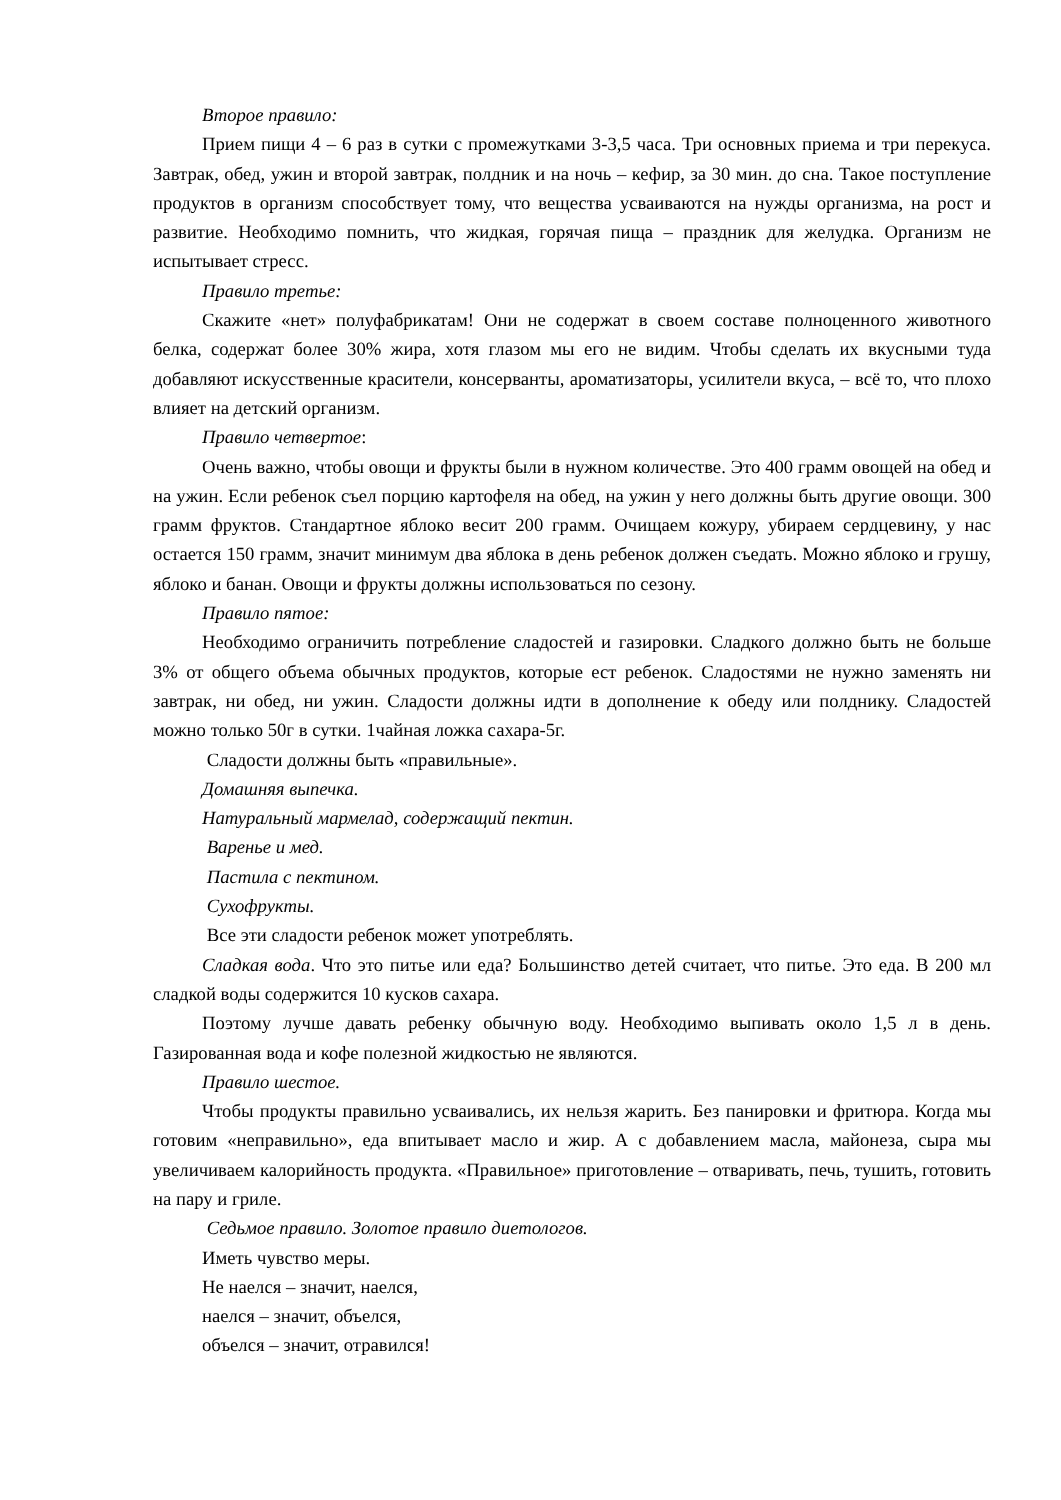Второе правило:
Прием пищи 4 – 6 раз в сутки с промежутками 3-3,5 часа. Три основных приема и три перекуса. Завтрак, обед, ужин и второй завтрак, полдник и на ночь – кефир, за 30 мин. до сна. Такое поступление продуктов в организм способствует тому, что вещества усваиваются на нужды организма, на рост и развитие. Необходимо помнить, что жидкая, горячая пища – праздник для желудка. Организм не испытывает стресс.
Правило третье:
Скажите «нет» полуфабрикатам! Они не содержат в своем составе полноценного животного белка, содержат более 30% жира, хотя глазом мы его не видим. Чтобы сделать их вкусными туда добавляют искусственные красители, консерванты, ароматизаторы, усилители вкуса, – всё то, что плохо влияет на детский организм.
Правило четвертое:
Очень важно, чтобы овощи и фрукты были в нужном количестве. Это 400 грамм овощей на обед и на ужин. Если ребенок съел порцию картофеля на обед, на ужин у него должны быть другие овощи. 300 грамм фруктов. Стандартное яблоко весит 200 грамм. Очищаем кожуру, убираем сердцевину, у нас остается 150 грамм, значит минимум два яблока в день ребенок должен съедать. Можно яблоко и грушу, яблоко и банан. Овощи и фрукты должны использоваться по сезону.
Правило пятое:
Необходимо ограничить потребление сладостей и газировки. Сладкого должно быть не больше 3% от общего объема обычных продуктов, которые ест ребенок. Сладостями не нужно заменять ни завтрак, ни обед, ни ужин. Сладости должны идти в дополнение к обеду или полднику. Сладостей можно только 50г в сутки. 1чайная ложка сахара-5г.
Сладости должны быть «правильные».
Домашняя выпечка.
Натуральный мармелад, содержащий пектин.
Варенье и мед.
Пастила с пектином.
Сухофрукты.
Все эти сладости ребенок может употреблять.
Сладкая вода. Что это питье или еда? Большинство детей считает, что питье. Это еда. В 200 мл сладкой воды содержится 10 кусков сахара.
Поэтому лучше давать ребенку обычную воду. Необходимо выпивать около 1,5 л в день. Газированная вода и кофе полезной жидкостью не являются.
Правило шестое.
Чтобы продукты правильно усваивались, их нельзя жарить. Без панировки и фритюра. Когда мы готовим «неправильно», еда впитывает масло и жир. А с добавлением масла, майонеза, сыра мы увеличиваем калорийность продукта. «Правильное» приготовление – отваривать, печь, тушить, готовить на пару и гриле.
Седьмое правило. Золотое правило диетологов.
Иметь чувство меры.
Не наелся – значит, наелся,
наелся – значит, объелся,
объелся – значит, отравился!